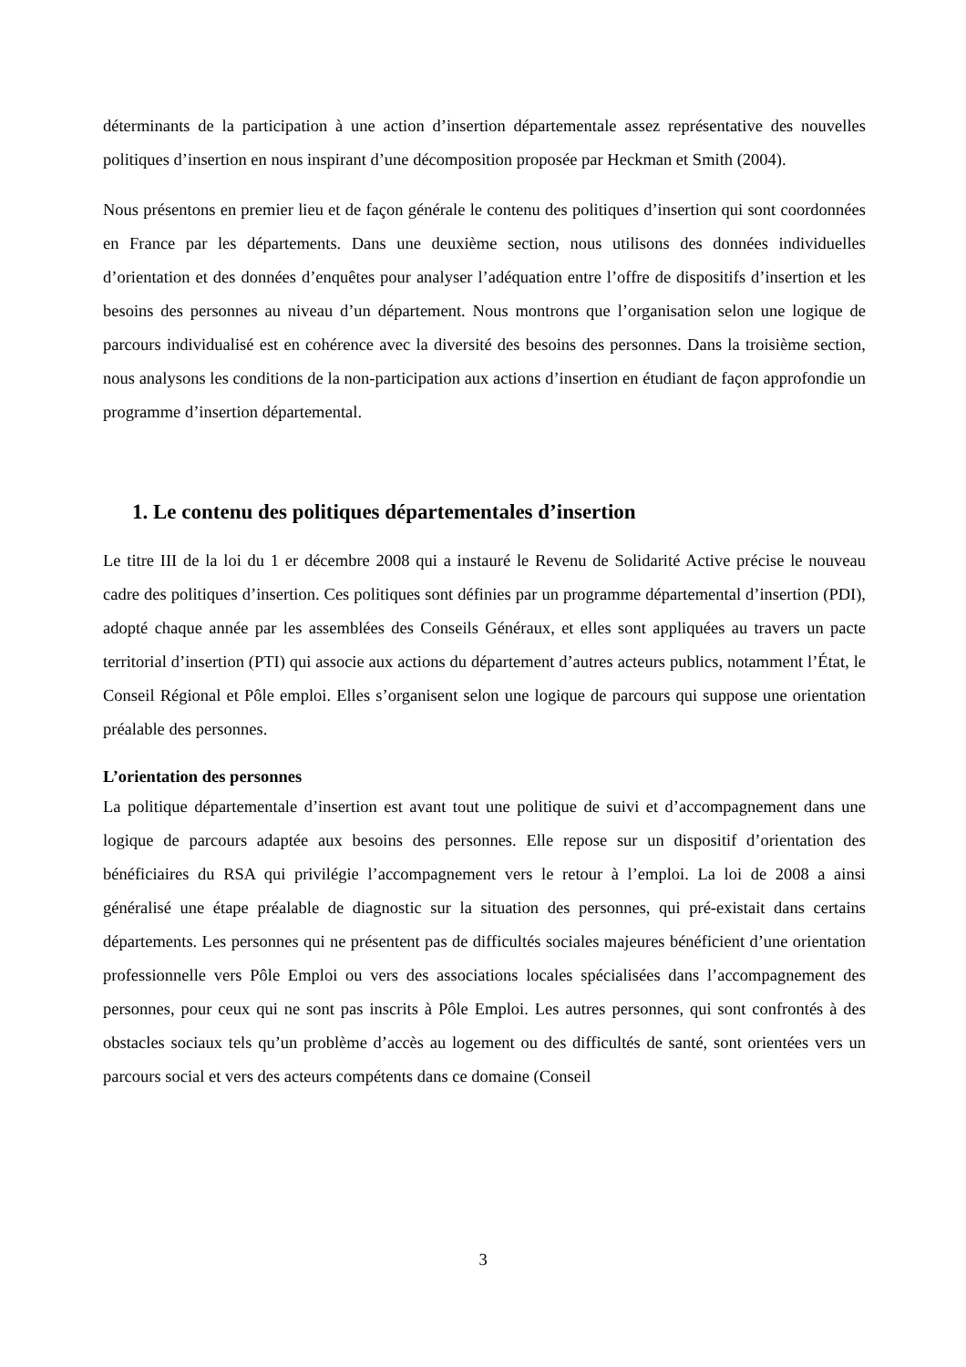déterminants de la participation à une action d’insertion départementale assez représentative des nouvelles politiques d’insertion en nous inspirant d’une décomposition proposée par Heckman et Smith (2004).
Nous présentons en premier lieu et de façon générale le contenu des politiques d’insertion qui sont coordonnées en France par les départements. Dans une deuxième section, nous utilisons des données individuelles d’orientation et des données d’enquêtes pour analyser l’adéquation entre l’offre de dispositifs d’insertion et les besoins des personnes au niveau d’un département. Nous montrons que l’organisation selon une logique de parcours individualisé est en cohérence avec la diversité des besoins des personnes. Dans la troisième section, nous analysons les conditions de la non-participation aux actions d’insertion en étudiant de façon approfondie un programme d’insertion départemental.
1. Le contenu des politiques départementales d’insertion
Le titre III de la loi du 1 er décembre 2008 qui a instauré le Revenu de Solidarité Active précise le nouveau cadre des politiques d’insertion. Ces politiques sont définies par un programme départemental d’insertion (PDI), adopté chaque année par les assemblées des Conseils Généraux, et elles sont appliquées au travers un pacte territorial d’insertion (PTI) qui associe aux actions du département d’autres acteurs publics, notamment l’État, le Conseil Régional et Pôle emploi. Elles s’organisent selon une logique de parcours qui suppose une orientation préalable des personnes.
L’orientation des personnes
La politique départementale d’insertion est avant tout une politique de suivi et d’accompagnement dans une logique de parcours adaptée aux besoins des personnes. Elle repose sur un dispositif d’orientation des bénéficiaires du RSA qui privilégie l’accompagnement vers le retour à l’emploi. La loi de 2008 a ainsi généralisé une étape préalable de diagnostic sur la situation des personnes, qui pré-existait dans certains départements. Les personnes qui ne présentent pas de difficultés sociales majeures bénéficient d’une orientation professionnelle vers Pôle Emploi ou vers des associations locales spécialisées dans l’accompagnement des personnes, pour ceux qui ne sont pas inscrits à Pôle Emploi. Les autres personnes, qui sont confrontés à des obstacles sociaux tels qu’un problème d’accès au logement ou des difficultés de santé, sont orientées vers un parcours social et vers des acteurs compétents dans ce domaine (Conseil
3